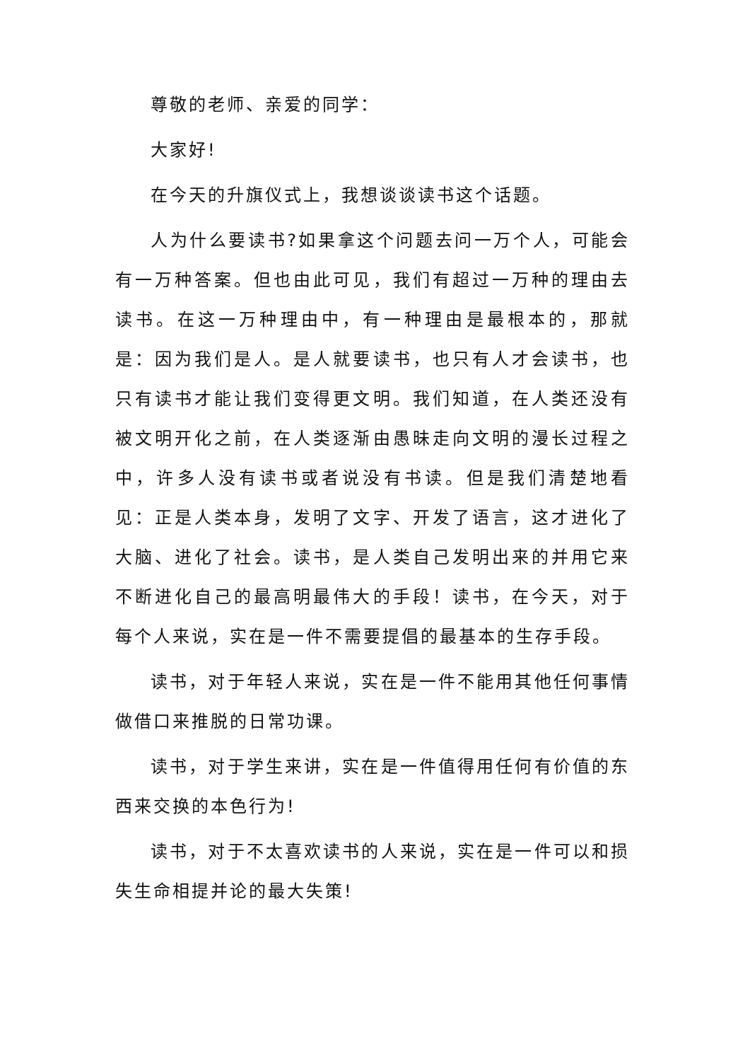尊敬的老师、亲爱的同学：
大家好!
在今天的升旗仪式上，我想谈谈读书这个话题。
人为什么要读书?如果拿这个问题去问一万个人，可能会有一万种答案。但也由此可见，我们有超过一万种的理由去读书。在这一万种理由中，有一种理由是最根本的，那就是：因为我们是人。是人就要读书，也只有人才会读书，也只有读书才能让我们变得更文明。我们知道，在人类还没有被文明开化之前，在人类逐渐由愚昧走向文明的漫长过程之中，许多人没有读书或者说没有书读。但是我们清楚地看见：正是人类本身，发明了文字、开发了语言，这才进化了大脑、进化了社会。读书，是人类自己发明出来的并用它来不断进化自己的最高明最伟大的手段！读书，在今天，对于每个人来说，实在是一件不需要提倡的最基本的生存手段。
读书，对于年轻人来说，实在是一件不能用其他任何事情做借口来推脱的日常功课。
读书，对于学生来讲，实在是一件值得用任何有价值的东西来交换的本色行为!
读书，对于不太喜欢读书的人来说，实在是一件可以和损失生命相提并论的最大失策!